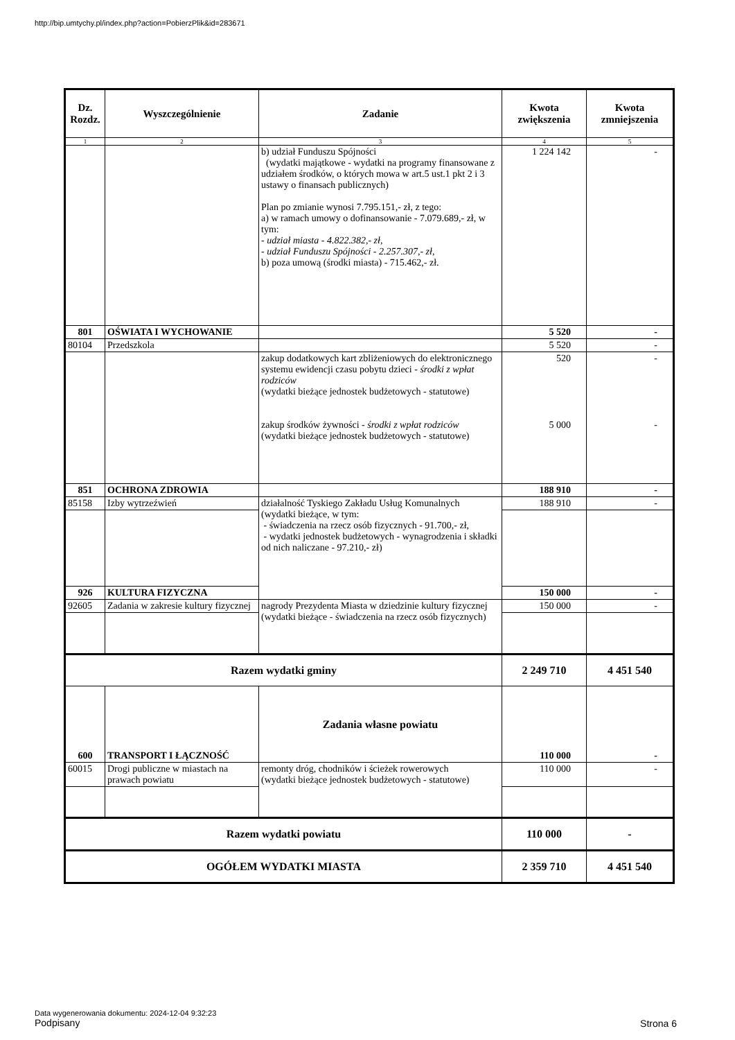http://bip.umtychy.pl/index.php?action=PobierzPlik&id=283671
| Dz. Rozdz. | Wyszczególnienie | Zadanie | Kwota zwiększenia | Kwota zmniejszenia |
| --- | --- | --- | --- | --- |
| 1 | 2 | 3 | 4 | 5 |
| | | b) udział Funduszu Spójności (wydatki majątkowe - wydatki na programy finansowane z udziałem środków, o których mowa w art.5 ust.1 pkt 2 i 3 ustawy o finansach publicznych) Plan po zmianie wynosi 7.795.151,- zł, z tego: a) w ramach umowy o dofinansowanie - 7.079.689,- zł, w tym: - udział miasta - 4.822.382,- zł, - udział Funduszu Spójności - 2.257.307,- zł, b) poza umową (środki miasta) - 715.462,- zł. | 1 224 142 | - |
| 801 | OŚWIATA I WYCHOWANIE | | 5 520 | - |
| 80104 | Przedszkola | | 5 520 | - |
| | | zakup dodatkowych kart zbliżeniowych do elektronicznego systemu ewidencji czasu pobytu dzieci - środki z wpłat rodziców (wydatki bieżące jednostek budżetowych - statutowe) zakup środków żywności - środki z wpłat rodziców (wydatki bieżące jednostek budżetowych - statutowe) | 520 5 000 | - - |
| 851 | OCHRONA ZDROWIA | | 188 910 | - |
| 85158 | Izby wytrzeźwień | działalność Tyskiego Zakładu Usług Komunalnych (wydatki bieżące, w tym: - świadczenia na rzecz osób fizycznych - 91.700,- zł, - wydatki jednostek budżetowych - wynagrodzenia i składki od nich naliczane - 97.210,- zł) | 188 910 | - |
| 926 | KULTURA FIZYCZNA | | 150 000 | - |
| 92605 | Zadania w zakresie kultury fizycznej | nagrody Prezydenta Miasta w dziedzinie kultury fizycznej (wydatki bieżące - świadczenia na rzecz osób fizycznych) | 150 000 | - |
| Razem wydatki gminy | | | 2 249 710 | 4 451 540 |
| 600 | TRANSPORT I ŁĄCZNOŚĆ | Zadania własne powiatu | 110 000 | - |
| 60015 | Drogi publiczne w miastach na prawach powiatu | remonty dróg, chodników i ścieżek rowerowych (wydatki bieżące jednostek budżetowych - statutowe) | 110 000 | - |
| Razem wydatki powiatu | | | 110 000 | - |
| OGÓŁEM WYDATKI MIASTA | | | 2 359 710 | 4 451 540 |
Data wygenerowania dokumentu: 2024-12-04 9:32:23
Podpisany
Strona 6